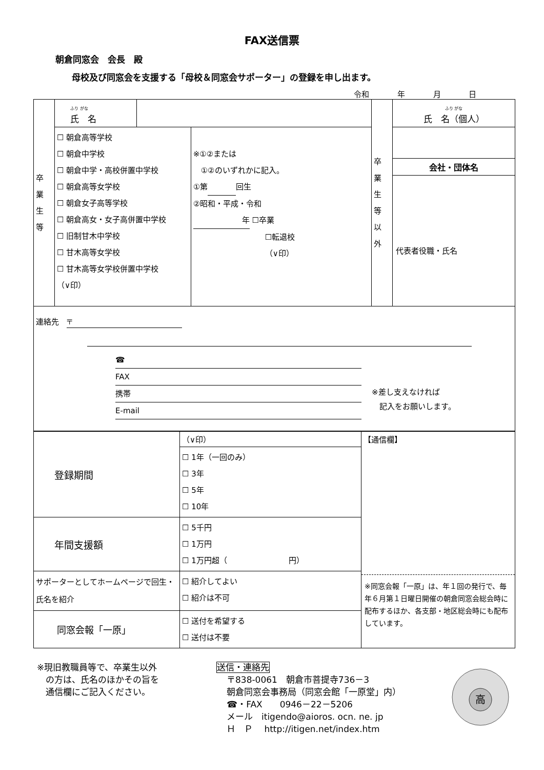FAX送信票
朝倉同窓会　会長　殿
母校及び同窓会を支援する「母校＆同窓会サポーター」の登録を申し出ます。
令和 年 月 日
| 卒 業 生 等 | ふり がな 氏 名 | | | 卒 業 生 等 以 外 | ふり がな 氏 名（個人） |
| | ☐ 朝倉高等学校 ☐ 朝倉中学校 ☐ 朝倉中学・高校併置中学校 ☐ 朝倉高等女学校 ☐ 朝倉女子高等学校 ☐ 朝倉高女・女子高併置中学校 ☐ 旧制甘木中学校 ☐ 甘木高等女学校 ☐ 甘木高等女学校併置中学校 （∨印） | | ※①②または ①②のいずれかに記入。 ①第 回生 ②昭和・平成・令和 年 ☐卒業 ☐転退校 （∨印） | | 会社・団体名 代表者役職・氏名 |
| 連絡先 〒 ☎ FAX 携帯 E-mail ※差し支えなければ 記入をお願いします。 | | | | | |
| 登録期間 | （∨印） | 【通信欄】 ※同窓会報「一原」は、年１回の発行で、毎年６月第１日曜日開催の朝倉同窓会総会時に配布するほか、各支部・地区総会時にも配布しています。 |
| | ☐ 1年（一回のみ） ☐ 3年 ☐ 5年 ☐ 10年 | |
| 年間支援額 | ☐ 5千円 ☐ 1万円 ☐ 1万円超（ 円） | |
| サポーターとしてホームページで回生・氏名を紹介 | ☐ 紹介してよい ☐ 紹介は不可 | |
| 同窓会報「一原」 | ☐ 送付を希望する ☐ 送付は不要 | |
※現旧教職員等で、卒業生以外
　の方は、氏名のほかその旨を
　通信欄にご記入ください。
送信・連絡先
〒838-0061　朝倉市菩提寺736－3
朝倉同窓会事務局（同窓会館「一原堂」内）
☎・FAX　　0946－22－5206
メール　itigendo@aioros. ocn. ne. jp
Ｈ　Ｐ　 http://itigen.net/index.htm
高